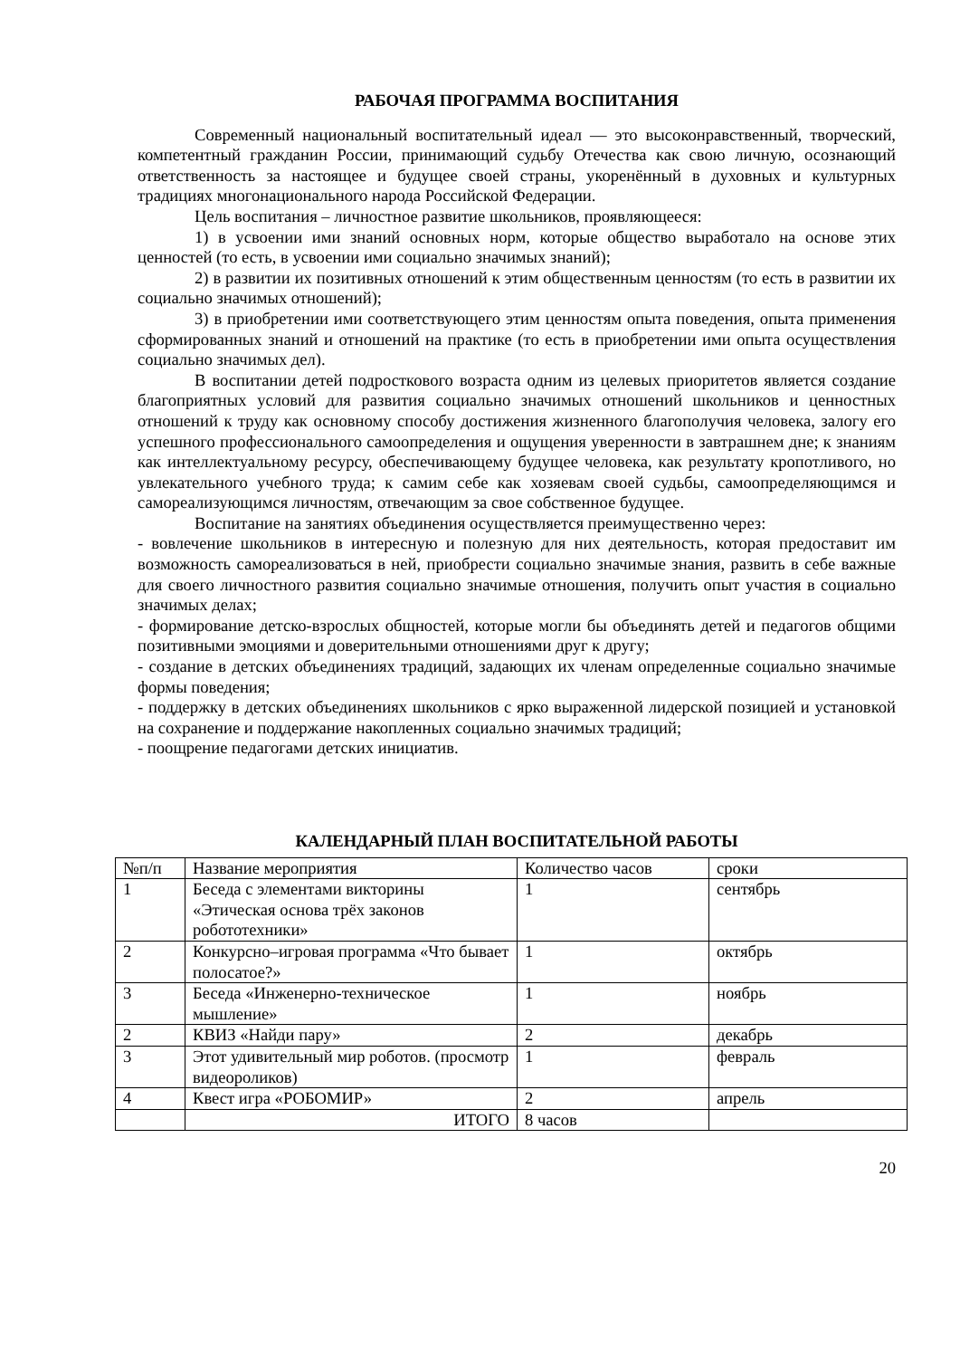РАБОЧАЯ ПРОГРАММА ВОСПИТАНИЯ
Современный национальный воспитательный идеал — это высоконравственный, творческий, компетентный гражданин России, принимающий судьбу Отечества как свою личную, осознающий ответственность за настоящее и будущее своей страны, укоренённый в духовных и культурных традициях многонационального народа Российской Федерации.
Цель воспитания – личностное развитие школьников, проявляющееся:
1) в усвоении ими знаний основных норм, которые общество выработало на основе этих ценностей (то есть, в усвоении ими социально значимых знаний);
2) в развитии их позитивных отношений к этим общественным ценностям (то есть в развитии их социально значимых отношений);
3) в приобретении ими соответствующего этим ценностям опыта поведения, опыта применения сформированных знаний и отношений на практике (то есть в приобретении ими опыта осуществления социально значимых дел).
В воспитании детей подросткового возраста одним из целевых приоритетов является создание благоприятных условий для развития социально значимых отношений школьников и ценностных отношений к труду как основному способу достижения жизненного благополучия человека, залогу его успешного профессионального самоопределения и ощущения уверенности в завтрашнем дне; к знаниям как интеллектуальному ресурсу, обеспечивающему будущее человека, как результату кропотливого, но увлекательного учебного труда; к самим себе как хозяевам своей судьбы, самоопределяющимся и самореализующимся личностям, отвечающим за свое собственное будущее.
Воспитание на занятиях объединения осуществляется преимущественно через:
- вовлечение школьников в интересную и полезную для них деятельность, которая предоставит им возможность самореализоваться в ней, приобрести социально значимые знания, развить в себе важные для своего личностного развития социально значимые отношения, получить опыт участия в социально значимых делах;
- формирование детско-взрослых общностей, которые могли бы объединять детей и педагогов общими позитивными эмоциями и доверительными отношениями друг к другу;
- создание в детских объединениях традиций, задающих их членам определенные социально значимые формы поведения;
- поддержку в детских объединениях школьников с ярко выраженной лидерской позицией и установкой на сохранение и поддержание накопленных социально значимых традиций;
- поощрение педагогами детских инициатив.
КАЛЕНДАРНЫЙ ПЛАН ВОСПИТАТЕЛЬНОЙ РАБОТЫ
| №п/п | Название мероприятия | Количество часов | сроки |
| 1 | Беседа с элементами викторины «Этическая основа трёх законов робототехники» | 1 | сентябрь |
| 2 | Конкурсно–игровая программа «Что бывает полосатое?» | 1 | октябрь |
| 3 | Беседа «Инженерно-техническое мышление» | 1 | ноябрь |
| 2 | КВИЗ «Найди пару» | 2 | декабрь |
| 3 | Этот удивительный мир роботов. (просмотр видеороликов) | 1 | февраль |
| 4 | Квест игра «РОБОМИР» | 2 | апрель |
| | ИТОГО | 8 часов | |
20